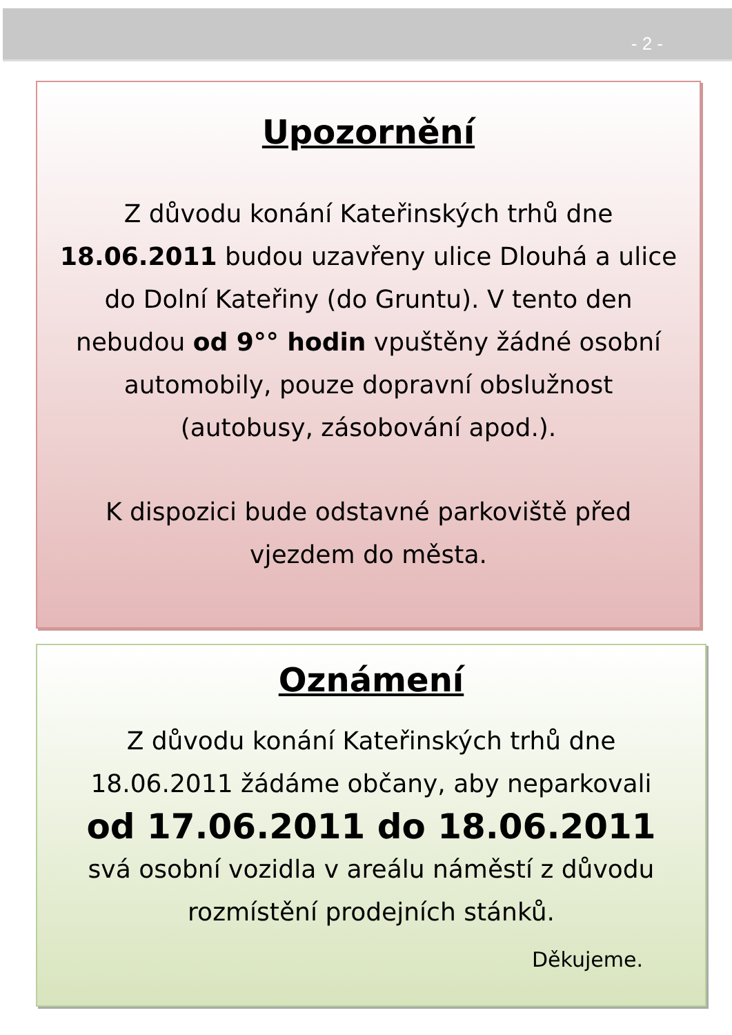- 2 -
Upozornění
Z důvodu konání Kateřinských trhů dne 18.06.2011 budou uzavřeny ulice Dlouhá a ulice do Dolní Kateřiny (do Gruntu). V tento den nebudou od 9°° hodin vpuštěny žádné osobní automobily, pouze dopravní obslužnost (autobusy, zásobování apod.).
K dispozici bude odstavné parkoviště před vjezdem do města.
Oznámení
Z důvodu konání Kateřinských trhů dne 18.06.2011 žádáme občany, aby neparkovali
od 17.06.2011 do 18.06.2011
svá osobní vozidla v areálu náměstí z důvodu rozmístění prodejních stánků.
Děkujeme.